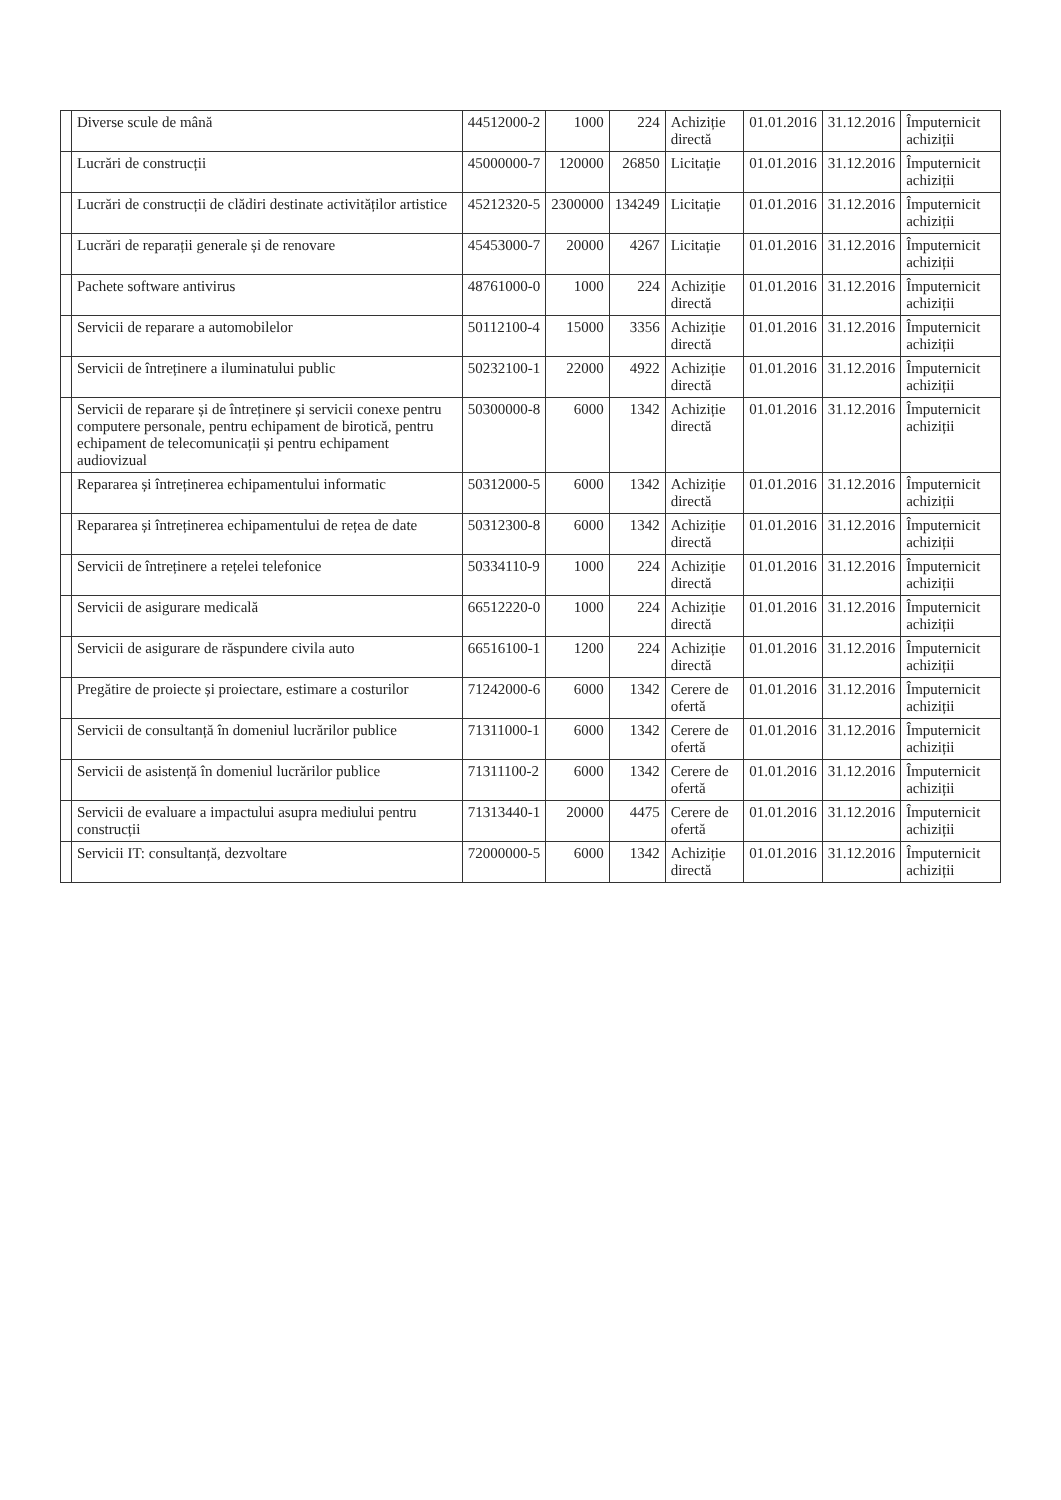| | Diverse scule de mână | 44512000-2 | 1000 | 224 | Achiziție directă | 01.01.2016 | 31.12.2016 | Împuternicit achiziții |
| | Lucrări de construcții | 45000000-7 | 120000 | 26850 | Licitație | 01.01.2016 | 31.12.2016 | Împuternicit achiziții |
| | Lucrări de construcții de clădiri destinate activităților artistice | 45212320-5 | 2300000 | 134249 | Licitație | 01.01.2016 | 31.12.2016 | Împuternicit achiziții |
| | Lucrări de reparații generale și de renovare | 45453000-7 | 20000 | 4267 | Licitație | 01.01.2016 | 31.12.2016 | Împuternicit achiziții |
| | Pachete software antivirus | 48761000-0 | 1000 | 224 | Achiziție directă | 01.01.2016 | 31.12.2016 | Împuternicit achiziții |
| | Servicii de reparare a automobilelor | 50112100-4 | 15000 | 3356 | Achiziție directă | 01.01.2016 | 31.12.2016 | Împuternicit achiziții |
| | Servicii de întreținere a iluminatului public | 50232100-1 | 22000 | 4922 | Achiziție directă | 01.01.2016 | 31.12.2016 | Împuternicit achiziții |
| | Servicii de reparare și de întreținere și servicii conexe pentru computere personale, pentru echipament de birotică, pentru echipament de telecomunicații și pentru echipament audiovizual | 50300000-8 | 6000 | 1342 | Achiziție directă | 01.01.2016 | 31.12.2016 | Împuternicit achiziții |
| | Repararea și întreținerea echipamentului informatic | 50312000-5 | 6000 | 1342 | Achiziție directă | 01.01.2016 | 31.12.2016 | Împuternicit achiziții |
| | Repararea și întreținerea echipamentului de rețea de date | 50312300-8 | 6000 | 1342 | Achiziție directă | 01.01.2016 | 31.12.2016 | Împuternicit achiziții |
| | Servicii de întreținere a rețelei telefonice | 50334110-9 | 1000 | 224 | Achiziție directă | 01.01.2016 | 31.12.2016 | Împuternicit achiziții |
| | Servicii de asigurare medicală | 66512220-0 | 1000 | 224 | Achiziție directă | 01.01.2016 | 31.12.2016 | Împuternicit achiziții |
| | Servicii de asigurare de răspundere civila auto | 66516100-1 | 1200 | 224 | Achiziție directă | 01.01.2016 | 31.12.2016 | Împuternicit achiziții |
| | Pregătire de proiecte și proiectare, estimare a costurilor | 71242000-6 | 6000 | 1342 | Cerere de ofertă | 01.01.2016 | 31.12.2016 | Împuternicit achiziții |
| | Servicii de consultanță în domeniul lucrărilor publice | 71311000-1 | 6000 | 1342 | Cerere de ofertă | 01.01.2016 | 31.12.2016 | Împuternicit achiziții |
| | Servicii de asistență în domeniul lucrărilor publice | 71311100-2 | 6000 | 1342 | Cerere de ofertă | 01.01.2016 | 31.12.2016 | Împuternicit achiziții |
| | Servicii de evaluare a impactului asupra mediului pentru construcții | 71313440-1 | 20000 | 4475 | Cerere de ofertă | 01.01.2016 | 31.12.2016 | Împuternicit achiziții |
| | Servicii IT: consultanță, dezvoltare | 72000000-5 | 6000 | 1342 | Achiziție directă | 01.01.2016 | 31.12.2016 | Împuternicit achiziții |